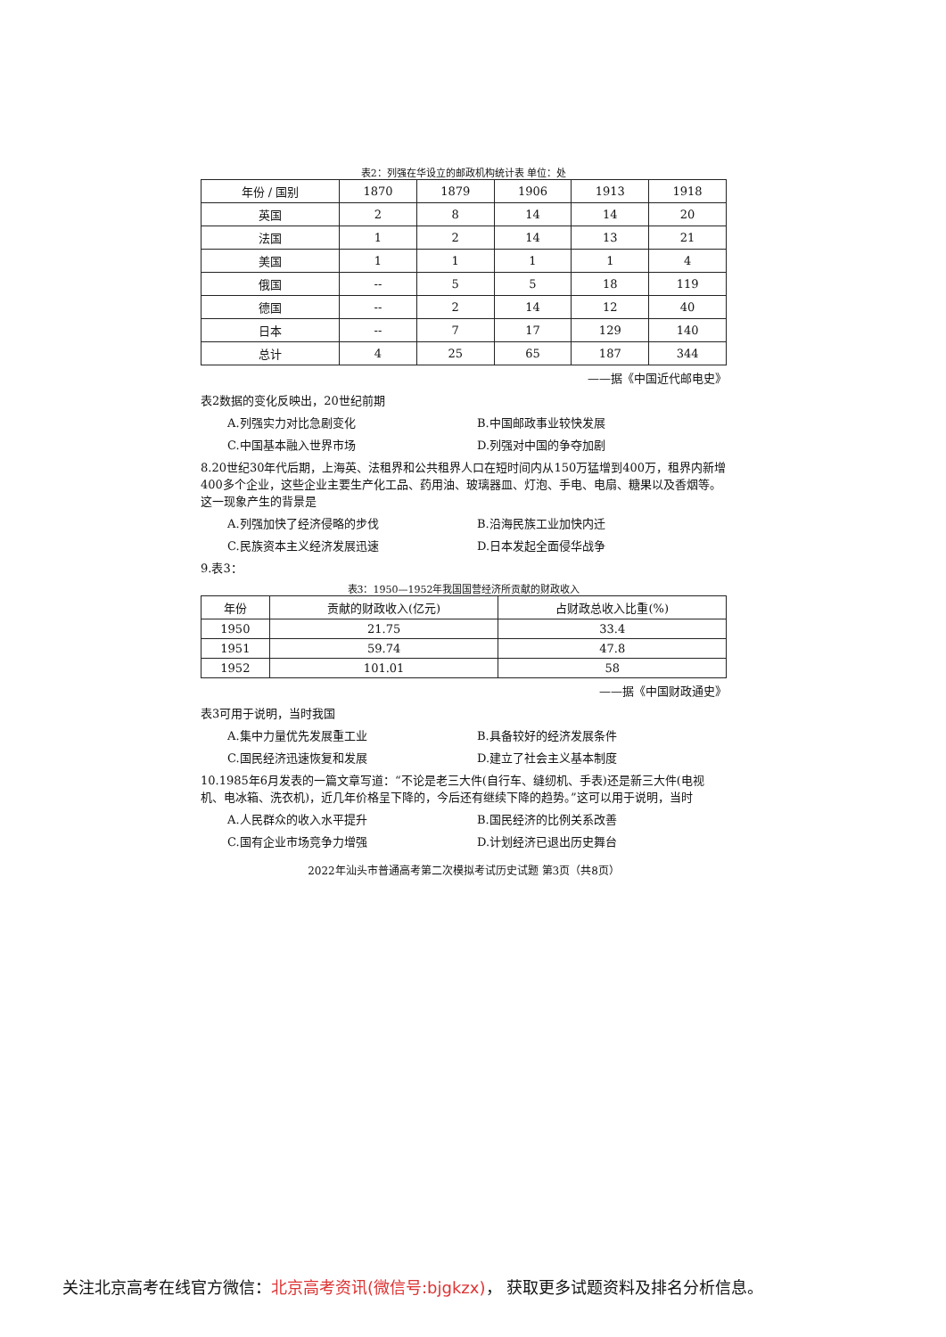表2：列强在华设立的邮政机构统计表 单位：处
| 年份 / 国别 | 1870 | 1879 | 1906 | 1913 | 1918 |
| --- | --- | --- | --- | --- | --- |
| 英国 | 2 | 8 | 14 | 14 | 20 |
| 法国 | 1 | 2 | 14 | 13 | 21 |
| 美国 | 1 | 1 | 1 | 1 | 4 |
| 俄国 | -- | 5 | 5 | 18 | 119 |
| 德国 | -- | 2 | 14 | 12 | 40 |
| 日本 | -- | 7 | 17 | 129 | 140 |
| 总计 | 4 | 25 | 65 | 187 | 344 |
——据《中国近代邮电史》
表2数据的变化反映出，20世纪前期
A.列强实力对比急剧变化 B.中国邮政事业较快发展 C.中国基本融入世界市场 D.列强对中国的争夺加剧
8.20世纪30年代后期，上海英、法租界和公共租界人口在短时间内从150万猛增到400万，租界内新增400多个企业，这些企业主要生产化工品、药用油、玻璃器皿、灯泡、手电、电扇、糖果以及香烟等。这一现象产生的背景是
A.列强加快了经济侵略的步伐 B.沿海民族工业加快内迁 C.民族资本主义经济发展迅速 D.日本发起全面侵华战争
9.表3：
表3：1950—1952年我国国营经济所贡献的财政收入
| 年份 | 贡献的财政收入(亿元) | 占财政总收入比重(%) |
| --- | --- | --- |
| 1950 | 21.75 | 33.4 |
| 1951 | 59.74 | 47.8 |
| 1952 | 101.01 | 58 |
——据《中国财政通史》
表3可用于说明，当时我国
A.集中力量优先发展重工业 B.具备较好的经济发展条件 C.国民经济迅速恢复和发展 D.建立了社会主义基本制度
10.1985年6月发表的一篇文章写道：“不论是老三大件(自行车、缝纫机、手表)还是新三大件(电视机、电冰箱、洗衣机)，近几年价格呈下降的，今后还有继续下降的趋势。”这可以用于说明，当时
A.人民群众的收入水平提升 B.国民经济的比例关系改善 C.国有企业市场竞争力增强 D.计划经济已退出历史舞台
2022年汕头市普通高考第二次模拟考试历史试题 第3页（共8页）
关注北京高考在线官方微信：北京高考资讯(微信号:bjgkzx)， 获取更多试题资料及排名分析信息。